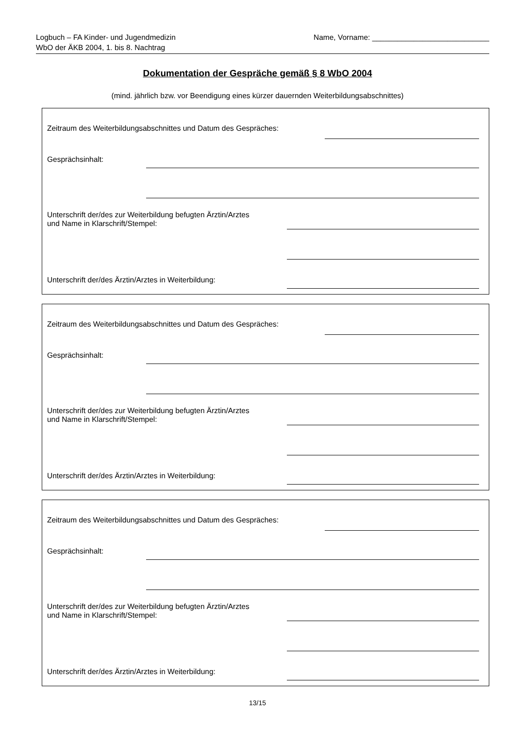Logbuch – FA Kinder- und Jugendmedizin
WbO der ÄKB 2004, 1. bis 8. Nachtrag
Name, Vorname: ____________________________
Dokumentation der Gespräche gemäß § 8 WbO 2004
(mind. jährlich bzw. vor Beendigung eines kürzer dauernden Weiterbildungsabschnittes)
Zeitraum des Weiterbildungsabschnittes und Datum des Gespräches:
Gesprächsinhalt:
Unterschrift der/des zur Weiterbildung befugten Ärztin/Arztes
und Name in Klarschrift/Stempel:
Unterschrift der/des Ärztin/Arztes in Weiterbildung:
Zeitraum des Weiterbildungsabschnittes und Datum des Gespräches:
Gesprächsinhalt:
Unterschrift der/des zur Weiterbildung befugten Ärztin/Arztes
und Name in Klarschrift/Stempel:
Unterschrift der/des Ärztin/Arztes in Weiterbildung:
Zeitraum des Weiterbildungsabschnittes und Datum des Gespräches:
Gesprächsinhalt:
Unterschrift der/des zur Weiterbildung befugten Ärztin/Arztes
und Name in Klarschrift/Stempel:
Unterschrift der/des Ärztin/Arztes in Weiterbildung:
13/15